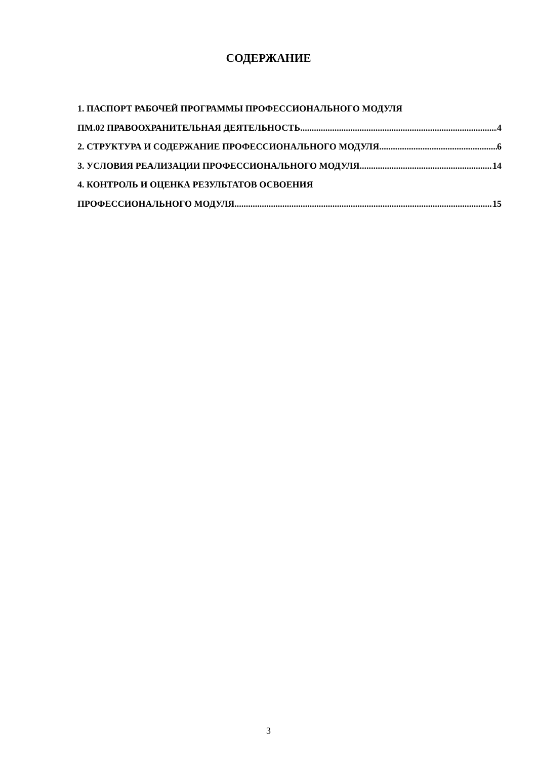СОДЕРЖАНИЕ
1. ПАСПОРТ РАБОЧЕЙ ПРОГРАММЫ ПРОФЕССИОНАЛЬНОГО МОДУЛЯ
ПМ.02 ПРАВООХРАНИТЕЛЬНАЯ ДЕЯТЕЛЬНОСТЬ 4
2. СТРУКТУРА И СОДЕРЖАНИЕ ПРОФЕССИОНАЛЬНОГО МОДУЛЯ 6
3. УСЛОВИЯ РЕАЛИЗАЦИИ ПРОФЕССИОНАЛЬНОГО МОДУЛЯ 14
4. КОНТРОЛЬ И ОЦЕНКА РЕЗУЛЬТАТОВ ОСВОЕНИЯ
ПРОФЕССИОНАЛЬНОГО МОДУЛЯ 15
3